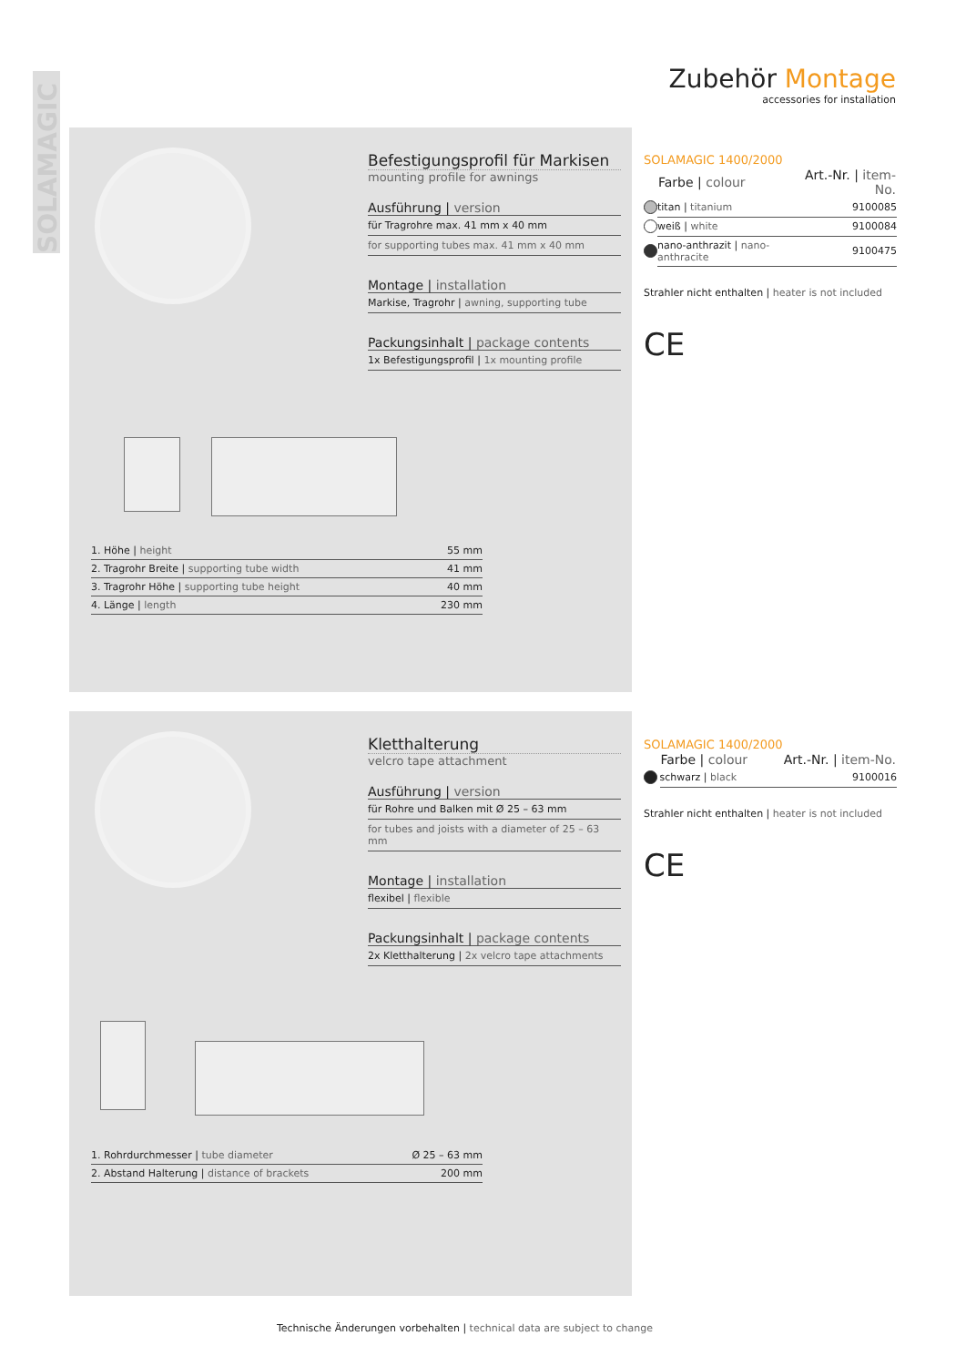SOLAMAGIC
Zubehör Montage
accessories for installation
Befestigungsprofil für Markisen
mounting profile for awnings
Ausführung | version
für Tragrohre max. 41 mm x 40 mm
for supporting tubes max. 41 mm x 40 mm
Montage | installation
Markise, Tragrohr | awning, supporting tube
Packungsinhalt | package contents
1x Befestigungsprofil | 1x mounting profile
| 1. Höhe / height | 55 mm |
| 2. Tragrohr Breite / supporting tube width | 41 mm |
| 3. Tragrohr Höhe / supporting tube height | 40 mm |
| 4. Länge / length | 230 mm |
SOLAMAGIC 1400/2000
| | Farbe / colour | Art.-Nr. / item-No. |
| --- | --- | --- |
| | titan / titanium | 9100085 |
| | weiß / white | 9100084 |
| | nano-anthrazit / nano-anthracite | 9100475 |
Strahler nicht enthalten | heater is not included
CE
Kletthalterung
velcro tape attachment
Ausführung | version
für Rohre und Balken mit Ø 25 – 63 mm
for tubes and joists with a diameter of 25 – 63 mm
Montage | installation
flexibel | flexible
Packungsinhalt | package contents
2x Kletthalterung | 2x velcro tape attachments
| 1. Rohrdurchmesser / tube diameter | Ø 25 – 63 mm |
| 2. Abstand Halterung / distance of brackets | 200 mm |
SOLAMAGIC 1400/2000
| | Farbe / colour | Art.-Nr. / item-No. |
| --- | --- | --- |
| | schwarz / black | 9100016 |
Strahler nicht enthalten | heater is not included
CE
Technische Änderungen vorbehalten | technical data are subject to change